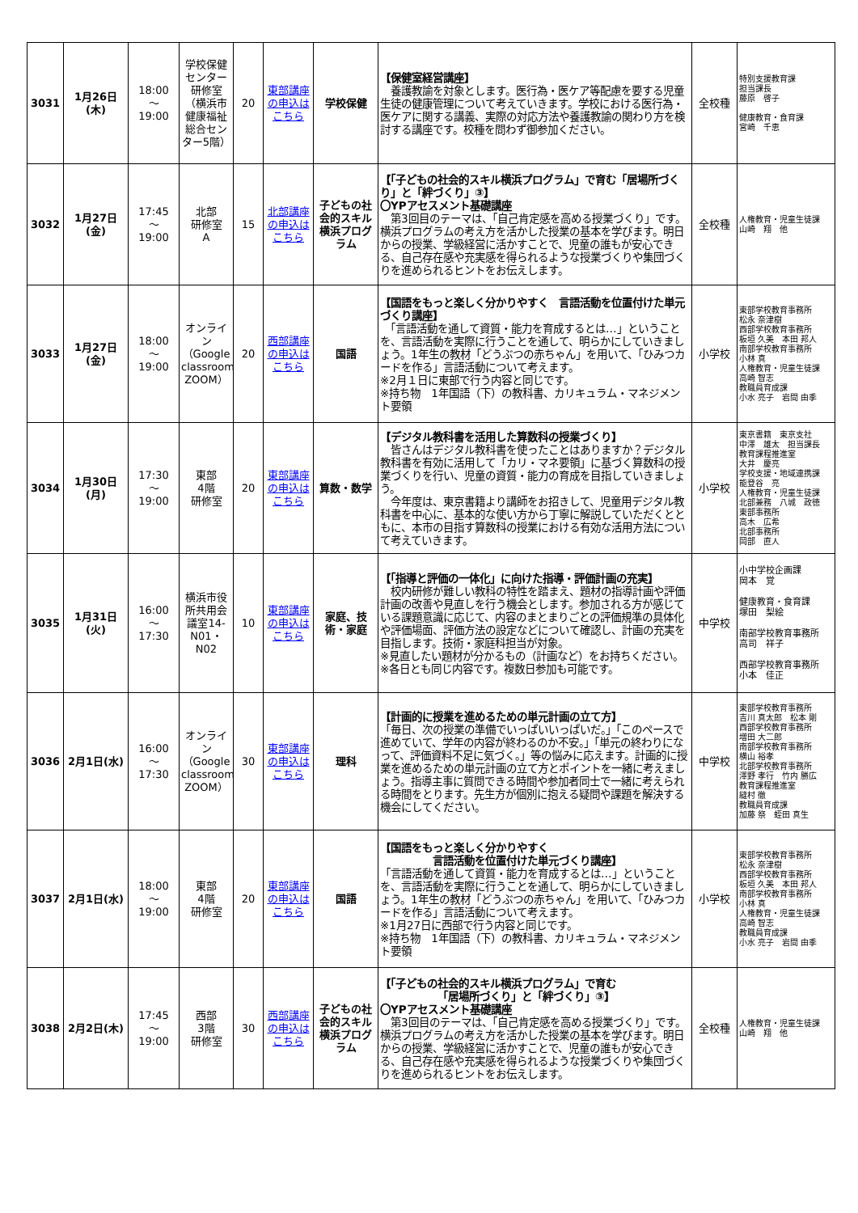| 3031 | 1月26日(木) | 18:00 ～ 19:00 | 学校保健センター研修室（横浜市健康福祉総合センター5階） | 20 | 東部講座の申込はこちら | 学校保健 | 【保健室経営講座】 養護教諭を対象とします。医行為・医ケア等配慮を要する児童生徒の健康管理について考えていきます。学校における医行為・医ケアに関する講義、実際の対応方法や養護教諭の関わり方を検討する講座です。校種を問わず御参加ください。 | 全校種 | 特別支援教育課 担当課長 藤原 啓子 健康教育・食育課 宮崎 千恵 |
| 3032 | 1月27日(金) | 17:45 ～ 19:00 | 北部 研修室 A | 15 | 北部講座の申込はこちら | 子どもの社会的スキル横浜プログラム | 【「子どもの社会的スキル横浜プログラム」で育む「居場所づくり」と「絆づくり」③】 〇YPアセスメント基礎講座 第3回目のテーマは、「自己肯定感を高める授業づくり」です。横浜プログラムの考え方を活かした授業の基本を学びます。明日からの授業、学級経営に活かすことで、児童の誰もが安心できる、自己存在感や充実感を得られるような授業づくりや集団づくりを進められるヒントをお伝えします。 | 全校種 | 人権教育・児童生徒課 山崎 翔 他 |
| 3033 | 1月27日(金) | 18:00 ～ 19:00 | オンライン（Google classroom ZOOM） | 20 | 西部講座の申込はこちら | 国語 | 【国語をもっと楽しく分かりやすく 言語活動を位置付けた単元づくり講座】 「言語活動を通して資質・能力を育成するとは…」ということを、言語活動を実際に行うことを通して、明らかにしていきましょう。1年生の教材「どうぶつの赤ちゃん」を用いて、「ひみつカードを作る」言語活動について考えます。 ※2月１日に東部で行う内容と同じです。 ※持ち物 1年国語（下）の教科書、カリキュラム・マネジメント要領 | 小学校 | 東部学校教育事務所 松永 奈津樹 西部学校教育事務所 板垣 久美 本田 邦人 南部学校教育事務所 小林 真 人権教育・児童生徒課 高崎 智志 教職員育成課 小水 亮子 岩間 由季 |
| 3034 | 1月30日(月) | 17:30 ～ 19:00 | 東部 4階 研修室 | 20 | 東部講座の申込はこちら | 算数・数学 | 【デジタル教科書を活用した算数科の授業づくり】 皆さんはデジタル教科書を使ったことはありますか？デジタル教科書を有効に活用して「カリ・マネ要領」に基づく算数科の授業づくりを行い、児童の資質・能力の育成を目指していきましょう。 今年度は、東京書籍より講師をお招きして、児童用デジタル教科書を中心に、基本的な使い方から丁寧に解説していただくとともに、本市の目指す算数科の授業における有効な活用方法について考えていきます。 | 小学校 | 東京書籍 東京支社 中澤 雄太 担当課長 教育課程推進室 大井 慶亮 学校支援・地域連携課 能登谷 亮 人権教育・児童生徒課 北部兼務 八城 政徳 東部事務所 高木 広希 北部事務所 岡部 直人 |
| 3035 | 1月31日(火) | 16:00 ～ 17:30 | 横浜市役所共用会議室14-N01・N02 | 10 | 東部講座の申込はこちら | 家庭、技術・家庭 | 【「指導と評価の一体化」に向けた指導・評価計画の充実】 校内研修が難しい教科の特性を踏まえ、題材の指導計画や評価計画の改善や見直しを行う機会とします。参加される方が感じている課題意識に応じて、内容のまとまりごとの評価規準の具体化や評価場面、評価方法の設定などについて確認し、計画の充実を目指します。技術・家庭科担当が対象。 ※見直したい題材が分かるもの（計画など）をお持ちください。 ※各日とも同じ内容です。複数日参加も可能です。 | 中学校 | 小中学校企画課 岡本 覚 健康教育・食育課 塚田 梨絵 南部学校教育事務所 高司 祥子 西部学校教育事務所 小本 佳正 |
| 3036 | 2月1日(水) | 16:00 ～ 17:30 | オンライン（Google classroom ZOOM） | 30 | 東部講座の申込はこちら | 理科 | 【計画的に授業を進めるための単元計画の立て方】 「毎日、次の授業の準備でいっぱいいっぱいだ。」「このペースで進めていて、学年の内容が終わるのか不安。」「単元の終わりになって、評価資料不足に気づく。」等の悩みに応えます。計画的に授業を進めるための単元計画の立て方とポイントを一緒に考えましょう。指導主事に質問できる時間や参加者同士で一緒に考えられる時間をとります。先生方が個別に抱える疑問や課題を解決する機会にしてください。 | 中学校 | 東部学校教育事務所 吉川 真太郎 松本 剛 西部学校教育事務所 増田 大二郎 南部学校教育事務所 横山 裕孝 北部学校教育事務所 澤野 孝行 竹内 勝広 教育課程推進室 縫村 徹 教職員育成課 加藤 祭 蛭田 真生 |
| 3037 | 2月1日(水) | 18:00 ～ 19:00 | 東部 4階 研修室 | 20 | 東部講座の申込はこちら | 国語 | 【国語をもっと楽しく分かりやすく 言語活動を位置付けた単元づくり講座】 「言語活動を通して資質・能力を育成するとは…」ということを、言語活動を実際に行うことを通して、明らかにしていきましょう。1年生の教材「どうぶつの赤ちゃん」を用いて、「ひみつカードを作る」言語活動について考えます。 ※1月27日に西部で行う内容と同じです。 ※持ち物 1年国語（下）の教科書、カリキュラム・マネジメント要領 | 小学校 | 東部学校教育事務所 松永 奈津樹 西部学校教育事務所 板垣 久美 本田 邦人 南部学校教育事務所 小林 真 人権教育・児童生徒課 高崎 智志 教職員育成課 小水 亮子 岩間 由季 |
| 3038 | 2月2日(木) | 17:45 ～ 19:00 | 西部 3階 研修室 | 30 | 西部講座の申込はこちら | 子どもの社会的スキル横浜プログラム | 【「子どもの社会的スキル横浜プログラム」で育む 「居場所づくり」と「絆づくり」③】 〇YPアセスメント基礎講座 第3回目のテーマは、「自己肯定感を高める授業づくり」です。横浜プログラムの考え方を活かした授業の基本を学びます。明日からの授業、学級経営に活かすことで、児童の誰もが安心できる、自己存在感や充実感を得られるような授業づくりや集団づくりを進められるヒントをお伝えします。 | 全校種 | 人権教育・児童生徒課 山崎 翔 他 |